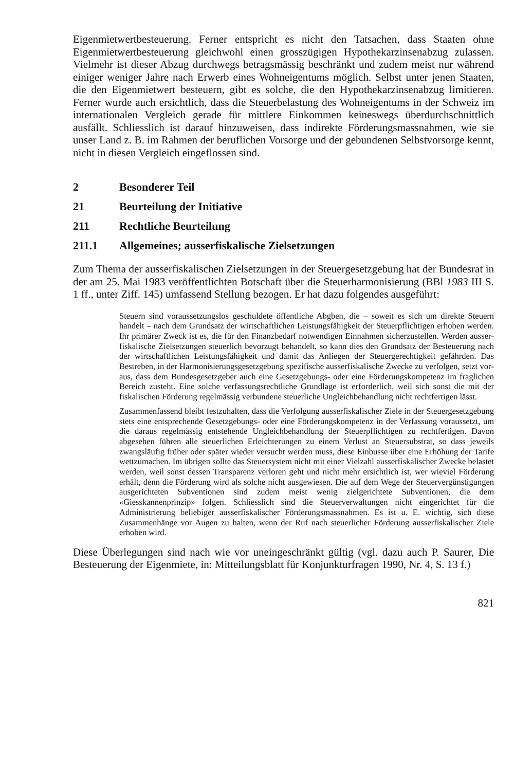Eigenmietwertbesteuerung. Ferner entspricht es nicht den Tatsachen, dass Staaten ohne Eigenmietwertbesteuerung gleichwohl einen grosszügigen Hypothekarzinsen­abzug zulassen. Vielmehr ist dieser Abzug durchwegs betragsmässig beschränkt und zudem meist nur während einiger weniger Jahre nach Erwerb eines Wohneigen­tums möglich. Selbst unter jenen Staaten, die den Eigenmietwert besteuern, gibt es solche, die den Hypothekarzinsenabzug limitieren. Ferner wurde auch ersichtlich, dass die Steuerbelastung des Wohneigentums in der Schweiz im internationalen Vergleich gerade für mittlere Einkommen keineswegs überdurchschnittlich ausfällt. Schliesslich ist darauf hinzuweisen, dass indirekte Förderungsmassnahmen, wie sie unser Land z. B. im Rahmen der beruflichen Vorsorge und der gebundenen Selbst­vorsorge kennt, nicht in diesen Vergleich eingeflossen sind.
2 Besonderer Teil
21 Beurteilung der Initiative
211 Rechtliche Beurteilung
211.1 Allgemeines; ausserfiskalische Zielsetzungen
Zum Thema der ausserfiskalischen Zielsetzungen in der Steuergesetzgebung hat der Bundesrat in der am 25. Mai 1983 veröffentlichten Botschaft über die Steuerhar­monisierung (BBl 1983 III S. 1 ff., unter Ziff. 145) umfassend Stellung bezogen. Er hat dazu folgendes ausgeführt:
Steuern sind voraussetzungslos geschuldete öffentliche Abgben, die – soweit es sich um direkte Steuern handelt – nach dem Grundsatz der wirtschaftlichen Lei­stungsfähigkeit der Steuerpflichtigen erhoben werden. Ihr primärer Zweck ist es, die für den Finanzbedarf notwendigen Einnahmen sicherzustellen. Werden ausser­fiskalische Zielsetzungen steuerlich bevorzugt behandelt, so kann dies den Grund­satz der Besteuerung nach der wirtschaftlichen Leistungsfähigkeit und damit das Anliegen der Steuergerechtigkeit gefährden. Das Bestreben, in der Harmonisie­rungsgesetzgebung spezifische ausserfiskalische Zwecke zu verfolgen, setzt vor­aus, dass dem Bundesgesetzgeber auch eine Gesetzgebungs- oder eine Förderungs­kompetenz im fraglichen Bereich zusteht. Eine solche verfassungsrechtliche Grund­lage ist erforderlich, weil sich sonst die mit der fiskalischen Förderung regelmässig verbundene steuerliche Ungleichbehandlung nicht rechtfertigen lässt.
Zusammenfassend bleibt festzuhalten, dass die Verfolgung ausserfiskalischer Ziele in der Steuergesetzgebung stets eine entsprechende Gesetzgebungs- oder eine För­derungskompetenz in der Verfassung voraussetzt, um die daraus regelmässig entste­hende Ungleichbehandlung der Steuerpflichtigen zu rechtfertigen. Davon abgese­hen führen alle steuerlichen Erleichterungen zu einem Verlust an Steuersubstrat, so dass jeweils zwangsläufig früher oder später wieder versucht werden muss, diese Einbusse über eine Erhöhung der Tarife wettzumachen. Im übrigen sollte das Steu­ersystem nicht mit einer Vielzahl ausserfiskalischer Zwecke belastet werden, weil sonst dessen Transparenz verloren geht und nicht mehr ersichtlich ist, wer wieviel Förderung erhält, denn die Förderung wird als solche nicht ausgewiesen. Die auf dem Wege der Steuervergünstigungen ausgerichteten Subventionen sind zudem meist wenig zielgerichtete Subventionen, die dem «Giesskannenprinzip» folgen. Schliesslich sind die Steuerverwaltungen nicht eingerichtet für die Administrierung beliebiger ausserfiskalischer Förderungsmassnahmen. Es ist u. E. wichtig, sich diese Zusammenhänge vor Augen zu halten, wenn der Ruf nach steuerlicher Förde­rung ausserfiskalischer Ziele erhoben wird.
Diese Überlegungen sind nach wie vor uneingeschränkt gültig (vgl. dazu auch P. Saurer, Die Besteuerung der Eigenmiete, in: Mitteilungsblatt für Konjunkturfra­gen 1990, Nr. 4, S. 13 f.)
821